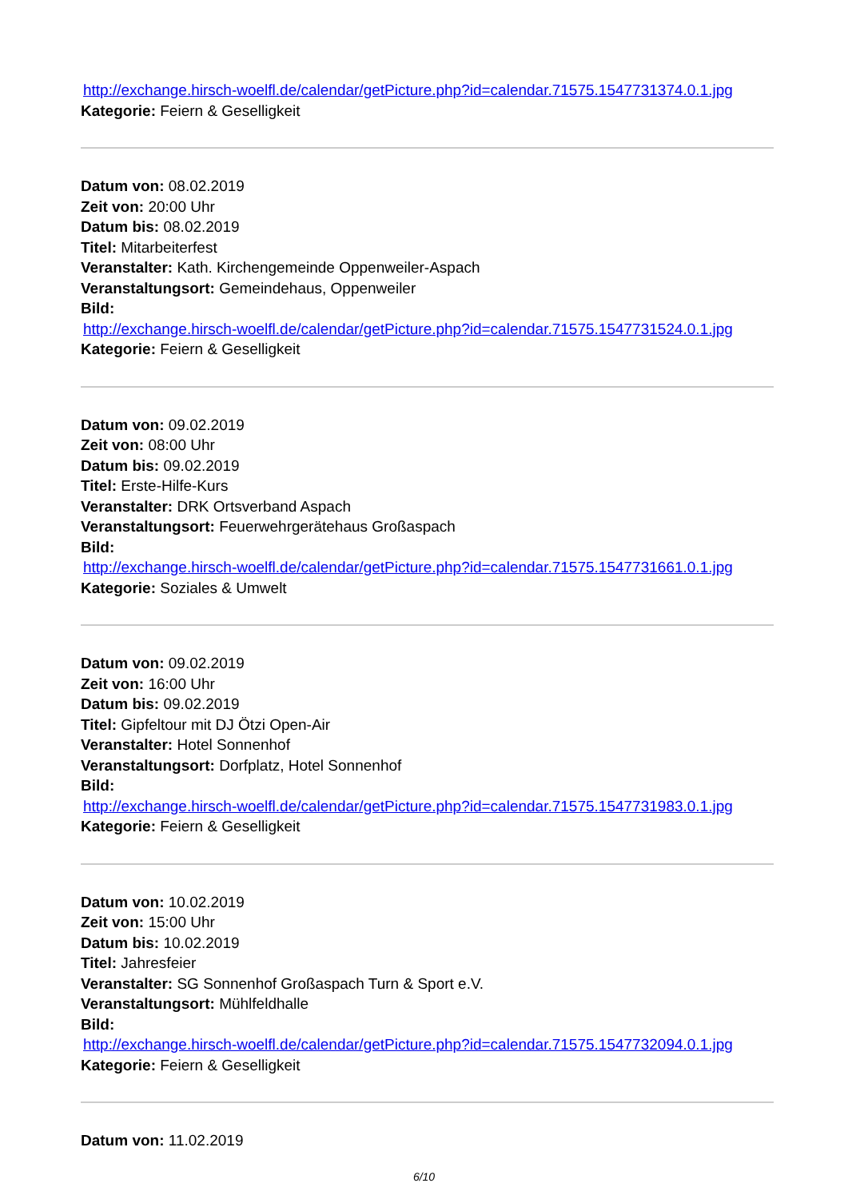http://exchange.hirsch-woelfl.de/calendar/getPicture.php?id=calendar.71575.1547731374.0.1.jpg
Kategorie: Feiern & Geselligkeit
Datum von: 08.02.2019
Zeit von: 20:00 Uhr
Datum bis: 08.02.2019
Titel: Mitarbeiterfest
Veranstalter: Kath. Kirchengemeinde Oppenweiler-Aspach
Veranstaltungsort: Gemeindehaus, Oppenweiler
Bild:
http://exchange.hirsch-woelfl.de/calendar/getPicture.php?id=calendar.71575.1547731524.0.1.jpg
Kategorie: Feiern & Geselligkeit
Datum von: 09.02.2019
Zeit von: 08:00 Uhr
Datum bis: 09.02.2019
Titel: Erste-Hilfe-Kurs
Veranstalter: DRK Ortsverband Aspach
Veranstaltungsort: Feuerwehrgerätehaus Großaspach
Bild:
http://exchange.hirsch-woelfl.de/calendar/getPicture.php?id=calendar.71575.1547731661.0.1.jpg
Kategorie: Soziales & Umwelt
Datum von: 09.02.2019
Zeit von: 16:00 Uhr
Datum bis: 09.02.2019
Titel: Gipfeltour mit DJ Ötzi Open-Air
Veranstalter: Hotel Sonnenhof
Veranstaltungsort: Dorfplatz, Hotel Sonnenhof
Bild:
http://exchange.hirsch-woelfl.de/calendar/getPicture.php?id=calendar.71575.1547731983.0.1.jpg
Kategorie: Feiern & Geselligkeit
Datum von: 10.02.2019
Zeit von: 15:00 Uhr
Datum bis: 10.02.2019
Titel: Jahresfeier
Veranstalter: SG Sonnenhof Großaspach Turn & Sport e.V.
Veranstaltungsort: Mühlfeldhalle
Bild:
http://exchange.hirsch-woelfl.de/calendar/getPicture.php?id=calendar.71575.1547732094.0.1.jpg
Kategorie: Feiern & Geselligkeit
Datum von: 11.02.2019
6/10